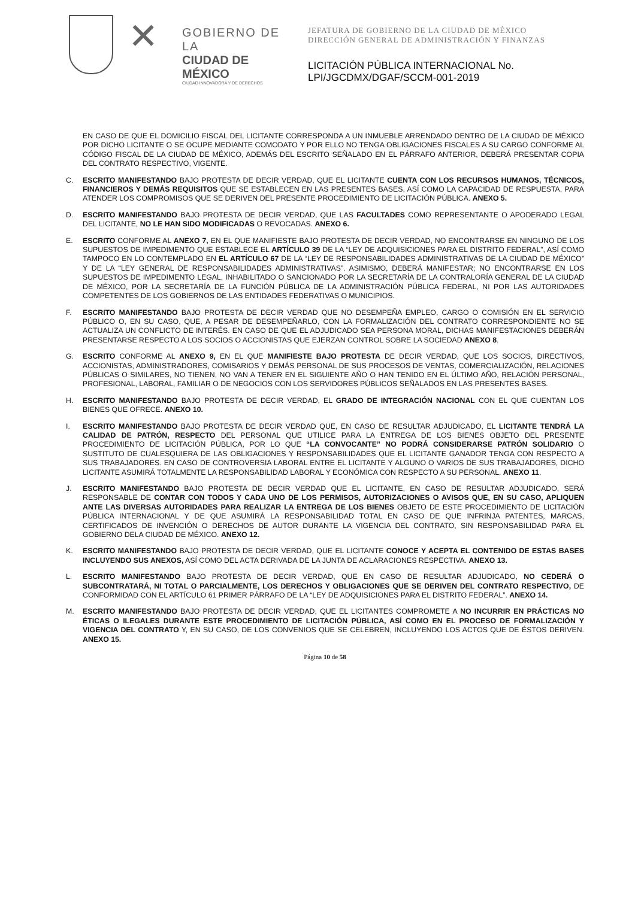✕
GOBIERNO DE LA
CIUDAD DE MÉXICO
CIUDAD INNOVADORA Y DE DERECHOS
JEFATURA DE GOBIERNO DE LA CIUDAD DE MÉXICO
DIRECCIÓN GENERAL DE ADMINISTRACIÓN Y FINANZAS
LICITACIÓN PÚBLICA INTERNACIONAL No.
LPI/JGCDMX/DGAF/SCCM-001-2019
EN CASO DE QUE EL DOMICILIO FISCAL DEL LICITANTE CORRESPONDA A UN INMUEBLE ARRENDADO DENTRO DE LA CIUDAD DE MÉXICO POR DICHO LICITANTE O SE OCUPE MEDIANTE COMODATO Y POR ELLO NO TENGA OBLIGACIONES FISCALES A SU CARGO CONFORME AL CÓDIGO FISCAL DE LA CIUDAD DE MÉXICO, ADEMÁS DEL ESCRITO SEÑALADO EN EL PÁRRAFO ANTERIOR, DEBERÁ PRESENTAR COPIA DEL CONTRATO RESPECTIVO, VIGENTE.
C. ESCRITO MANIFESTANDO BAJO PROTESTA DE DECIR VERDAD, QUE EL LICITANTE CUENTA CON LOS RECURSOS HUMANOS, TÉCNICOS, FINANCIEROS Y DEMÁS REQUISITOS QUE SE ESTABLECEN EN LAS PRESENTES BASES, ASÍ COMO LA CAPACIDAD DE RESPUESTA, PARA ATENDER LOS COMPROMISOS QUE SE DERIVEN DEL PRESENTE PROCEDIMIENTO DE LICITACIÓN PÚBLICA. ANEXO 5.
D. ESCRITO MANIFESTANDO BAJO PROTESTA DE DECIR VERDAD, QUE LAS FACULTADES COMO REPRESENTANTE O APODERADO LEGAL DEL LICITANTE, NO LE HAN SIDO MODIFICADAS O REVOCADAS. ANEXO 6.
E. ESCRITO CONFORME AL ANEXO 7, EN EL QUE MANIFIESTE BAJO PROTESTA DE DECIR VERDAD, NO ENCONTRARSE EN NINGUNO DE LOS SUPUESTOS DE IMPEDIMENTO QUE ESTABLECE EL ARTÍCULO 39 DE LA “LEY DE ADQUISICIONES PARA EL DISTRITO FEDERAL”, ASÍ COMO TAMPOCO EN LO CONTEMPLADO EN EL ARTÍCULO 67 DE LA “LEY DE RESPONSABILIDADES ADMINISTRATIVAS DE LA CIUDAD DE MÉXICO” Y DE LA “LEY GENERAL DE RESPONSABILIDADES ADMINISTRATIVAS”. ASIMISMO, DEBERÁ MANIFESTAR; NO ENCONTRARSE EN LOS SUPUESTOS DE IMPEDIMENTO LEGAL, INHABILITADO O SANCIONADO POR LA SECRETARÍA DE LA CONTRALORÍA GENERAL DE LA CIUDAD DE MÉXICO, POR LA SECRETARÍA DE LA FUNCIÓN PÚBLICA DE LA ADMINISTRACIÓN PÚBLICA FEDERAL, NI POR LAS AUTORIDADES COMPETENTES DE LOS GOBIERNOS DE LAS ENTIDADES FEDERATIVAS O MUNICIPIOS.
F. ESCRITO MANIFESTANDO BAJO PROTESTA DE DECIR VERDAD QUE NO DESEMPEÑA EMPLEO, CARGO O COMISIÓN EN EL SERVICIO PÚBLICO O, EN SU CASO, QUE, A PESAR DE DESEMPEÑARLO, CON LA FORMALIZACIÓN DEL CONTRATO CORRESPONDIENTE NO SE ACTUALIZA UN CONFLICTO DE INTERÉS. EN CASO DE QUE EL ADJUDICADO SEA PERSONA MORAL, DICHAS MANIFESTACIONES DEBERÁN PRESENTARSE RESPECTO A LOS SOCIOS O ACCIONISTAS QUE EJERZAN CONTROL SOBRE LA SOCIEDAD ANEXO 8.
G. ESCRITO CONFORME AL ANEXO 9, EN EL QUE MANIFIESTE BAJO PROTESTA DE DECIR VERDAD, QUE LOS SOCIOS, DIRECTIVOS, ACCIONISTAS, ADMINISTRADORES, COMISARIOS Y DEMÁS PERSONAL DE SUS PROCESOS DE VENTAS, COMERCIALIZACIÓN, RELACIONES PÚBLICAS O SIMILARES, NO TIENEN, NO VAN A TENER EN EL SIGUIENTE AÑO O HAN TENIDO EN EL ÚLTIMO AÑO, RELACIÓN PERSONAL, PROFESIONAL, LABORAL, FAMILIAR O DE NEGOCIOS CON LOS SERVIDORES PÚBLICOS SEÑALADOS EN LAS PRESENTES BASES.
H. ESCRITO MANIFESTANDO BAJO PROTESTA DE DECIR VERDAD, EL GRADO DE INTEGRACIÓN NACIONAL CON EL QUE CUENTAN LOS BIENES QUE OFRECE. ANEXO 10.
I. ESCRITO MANIFESTANDO BAJO PROTESTA DE DECIR VERDAD QUE, EN CASO DE RESULTAR ADJUDICADO, EL LICITANTE TENDRÁ LA CALIDAD DE PATRÓN, RESPECTO DEL PERSONAL QUE UTILICE PARA LA ENTREGA DE LOS BIENES OBJETO DEL PRESENTE PROCEDIMIENTO DE LICITACIÓN PÚBLICA, POR LO QUE “LA CONVOCANTE” NO PODRÁ CONSIDERARSE PATRÓN SOLIDARIO O SUSTITUTO DE CUALESQUIERA DE LAS OBLIGACIONES Y RESPONSABILIDADES QUE EL LICITANTE GANADOR TENGA CON RESPECTO A SUS TRABAJADORES. EN CASO DE CONTROVERSIA LABORAL ENTRE EL LICITANTE Y ALGUNO O VARIOS DE SUS TRABAJADORES, DICHO LICITANTE ASUMIRÁ TOTALMENTE LA RESPONSABILIDAD LABORAL Y ECONÓMICA CON RESPECTO A SU PERSONAL. ANEXO 11.
J. ESCRITO MANIFESTANDO BAJO PROTESTA DE DECIR VERDAD QUE EL LICITANTE, EN CASO DE RESULTAR ADJUDICADO, SERÁ RESPONSABLE DE CONTAR CON TODOS Y CADA UNO DE LOS PERMISOS, AUTORIZACIONES O AVISOS QUE, EN SU CASO, APLIQUEN ANTE LAS DIVERSAS AUTORIDADES PARA REALIZAR LA ENTREGA DE LOS BIENES OBJETO DE ESTE PROCEDIMIENTO DE LICITACIÓN PÚBLICA INTERNACIONAL Y DE QUE ASUMIRÁ LA RESPONSABILIDAD TOTAL EN CASO DE QUE INFRINJA PATENTES, MARCAS, CERTIFICADOS DE INVENCIÓN O DERECHOS DE AUTOR DURANTE LA VIGENCIA DEL CONTRATO, SIN RESPONSABILIDAD PARA EL GOBIERNO DELA CIUDAD DE MÉXICO. ANEXO 12.
K. ESCRITO MANIFESTANDO BAJO PROTESTA DE DECIR VERDAD, QUE EL LICITANTE CONOCE Y ACEPTA EL CONTENIDO DE ESTAS BASES INCLUYENDO SUS ANEXOS, ASÍ COMO DEL ACTA DERIVADA DE LA JUNTA DE ACLARACIONES RESPECTIVA. ANEXO 13.
L. ESCRITO MANIFESTANDO BAJO PROTESTA DE DECIR VERDAD, QUE EN CASO DE RESULTAR ADJUDICADO, NO CEDERÁ O SUBCONTRATARÁ, NI TOTAL O PARCIALMENTE, LOS DERECHOS Y OBLIGACIONES QUE SE DERIVEN DEL CONTRATO RESPECTIVO, DE CONFORMIDAD CON EL ARTÍCULO 61 PRIMER PÁRRAFO DE LA “LEY DE ADQUISICIONES PARA EL DISTRITO FEDERAL”. ANEXO 14.
M. ESCRITO MANIFESTANDO BAJO PROTESTA DE DECIR VERDAD, QUE EL LICITANTES COMPROMETE A NO INCURRIR EN PRÁCTICAS NO ÉTICAS O ILEGALES DURANTE ESTE PROCEDIMIENTO DE LICITACIÓN PÚBLICA, ASÍ COMO EN EL PROCESO DE FORMALIZACIÓN Y VIGENCIA DEL CONTRATO Y, EN SU CASO, DE LOS CONVENIOS QUE SE CELEBREN, INCLUYENDO LOS ACTOS QUE DE ÉSTOS DERIVEN. ANEXO 15.
Página 10 de 58